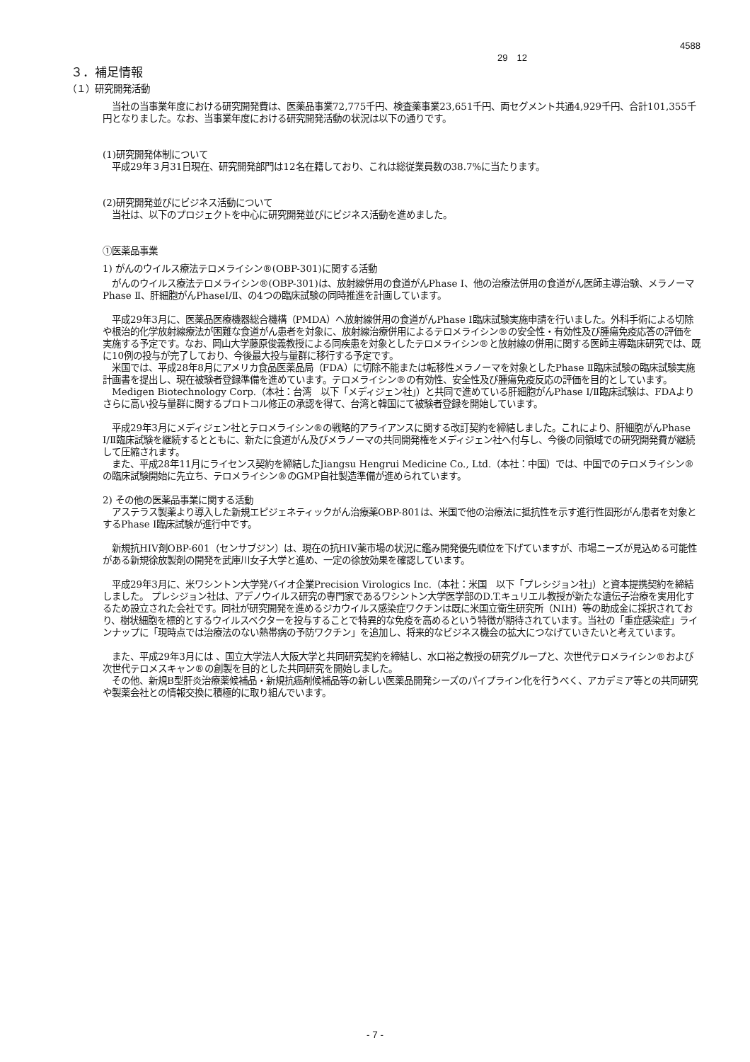4588
29　12
３．補足情報
（１）研究開発活動
　当社の当事業年度における研究開発費は、医薬品事業72,775千円、検査薬事業23,651千円、両セグメント共通4,929千円、合計101,355千円となりました。なお、当事業年度における研究開発活動の状況は以下の通りです。
(1)研究開発体制について
　平成29年３月31日現在、研究開発部門は12名在籍しており、これは総従業員数の38.7%に当たります。
(2)研究開発並びにビジネス活動について
　当社は、以下のプロジェクトを中心に研究開発並びにビジネス活動を進めました。
①医薬品事業
1) がんのウイルス療法テロメライシン®(OBP-301)に関する活動
　がんのウイルス療法テロメライシン®(OBP-301)は、放射線併用の食道がんPhase Ⅰ、他の治療法併用の食道がん医師主導治験、メラノーマPhase Ⅱ、肝細胞がんPhaseⅠ/Ⅱ、の4つの臨床試験の同時推進を計画しています。
　平成29年3月に、医薬品医療機器総合機構（PMDA）へ放射線併用の食道がんPhase Ⅰ臨床試験実施申請を行いました。外科手術による切除や根治的化学放射線療法が困難な食道がん患者を対象に、放射線治療併用によるテロメライシン®の安全性・有効性及び腫瘍免疫応答の評価を実施する予定です。なお、岡山大学藤原俊義教授による同疾患を対象としたテロメライシン®と放射線の併用に関する医師主導臨床研究では、既に10例の投与が完了しており、今後最大投与量群に移行する予定です。
　米国では、平成28年8月にアメリカ食品医薬品局（FDA）に切除不能または転移性メラノーマを対象としたPhase Ⅱ臨床試験の臨床試験実施計画書を提出し、現在被験者登録準備を進めています。テロメライシン®の有効性、安全性及び腫瘍免疫反応の評価を目的としています。
　Medigen Biotechnology Corp.（本社：台湾　以下「メディジェン社」）と共同で進めている肝細胞がんPhase Ⅰ/Ⅱ臨床試験は、FDAよりさらに高い投与量群に関するプロトコル修正の承認を得て、台湾と韓国にて被験者登録を開始しています。
　平成29年3月にメディジェン社とテロメライシン®の戦略的アライアンスに関する改訂契約を締結しました。これにより、肝細胞がんPhase Ⅰ/Ⅱ臨床試験を継続するとともに、新たに食道がん及びメラノーマの共同開発権をメディジェン社へ付与し、今後の同領域での研究開発費が継続して圧縮されます。
　また、平成28年11月にライセンス契約を締結したJiangsu Hengrui Medicine Co., Ltd.（本社：中国）では、中国でのテロメライシン®の臨床試験開始に先立ち、テロメライシン®のGMP自社製造準備が進められています。
2) その他の医薬品事業に関する活動
　アステラス製薬より導入した新規エピジェネティックがん治療薬OBP-801は、米国で他の治療法に抵抗性を示す進行性固形がん患者を対象とするPhase I臨床試験が進行中です。
　新規抗HIV剤OBP-601（センサブジン）は、現在の抗HIV薬市場の状況に鑑み開発優先順位を下げていますが、市場ニーズが見込める可能性がある新規徐放製剤の開発を武庫川女子大学と進め、一定の徐放効果を確認しています。
　平成29年3月に、米ワシントン大学発バイオ企業Precision Virologics Inc.（本社：米国　以下「プレシジョン社」）と資本提携契約を締結しました。 プレシジョン社は、アデノウイルス研究の専門家であるワシントン大学医学部のD.T.キュリエル教授が新たな遺伝子治療を実用化するため設立された会社です。同社が研究開発を進めるジカウイルス感染症ワクチンは既に米国立衛生研究所（NIH）等の助成金に採択されており、樹状細胞を標的とするウイルスベクターを投与することで特異的な免疫を高めるという特徴が期待されています。当社の「重症感染症」ラインナップに「現時点では治療法のない熱帯病の予防ワクチン」を追加し、将来的なビジネス機会の拡大につなげていきたいと考えています。
　また、平成29年3月には 、国立大学法人大阪大学と共同研究契約を締結し、水口裕之教授の研究グループと、次世代テロメライシン®および次世代テロメスキャン®の創製を目的とした共同研究を開始しました。
　その他、新規B型肝炎治療薬候補品・新規抗癌剤候補品等の新しい医薬品開発シーズのパイプライン化を行うべく、アカデミア等との共同研究や製薬会社との情報交換に積極的に取り組んでいます。
- 7 -